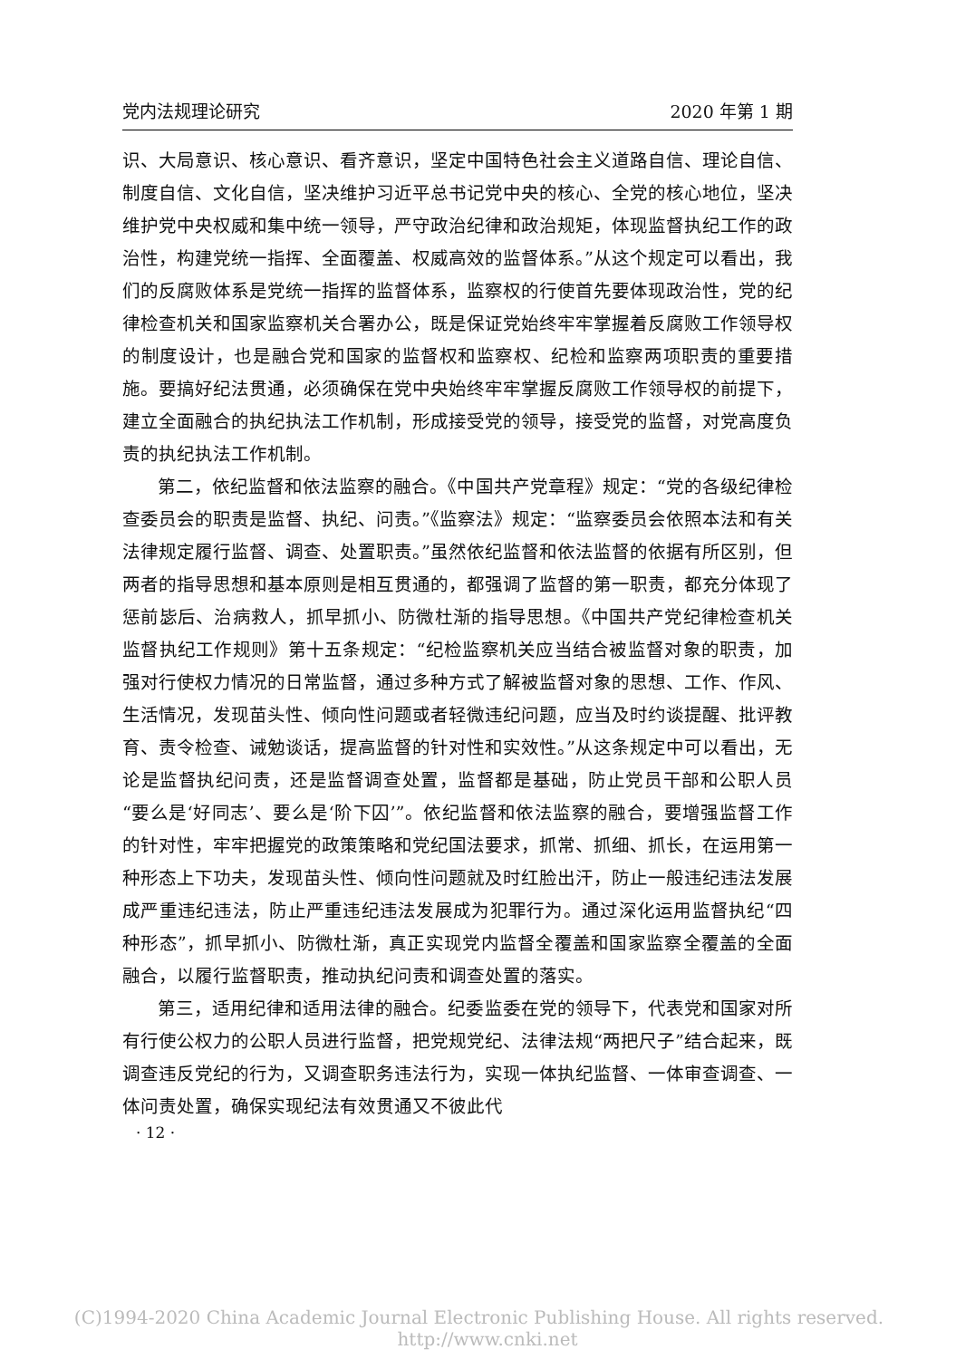党内法规理论研究 2020 年第 1 期
识、大局意识、核心意识、看齐意识，坚定中国特色社会主义道路自信、理论自信、制度自信、文化自信，坚决维护习近平总书记党中央的核心、全党的核心地位，坚决维护党中央权威和集中统一领导，严守政治纪律和政治规矩，体现监督执纪工作的政治性，构建党统一指挥、全面覆盖、权威高效的监督体系。”从这个规定可以看出，我们的反腐败体系是党统一指挥的监督体系，监察权的行使首先要体现政治性，党的纪律检查机关和国家监察机关合署办公，既是保证党始终牢牢掌握着反腐败工作领导权的制度设计，也是融合党和国家的监督权和监察权、纪检和监察两项职责的重要措施。要搞好纪法贯通，必须确保在党中央始终牢牢掌握反腐败工作领导权的前提下，建立全面融合的执纪执法工作机制，形成接受党的领导，接受党的监督，对党高度负责的执纪执法工作机制。
第二，依纪监督和依法监察的融合。《中国共产党章程》规定：“党的各级纪律检查委员会的职责是监督、执纪、问责。”《监察法》规定：“监察委员会依照本法和有关法律规定履行监督、调查、处置职责。”虽然依纪监督和依法监督的依据有所区别，但两者的指导思想和基本原则是相互贯通的，都强调了监督的第一职责，都充分体现了惩前毖后、治病救人，抓早抓小、防微杜渐的指导思想。《中国共产党纪律检查机关监督执纪工作规则》第十五条规定：“纪检监察机关应当结合被监督对象的职责，加强对行使权力情况的日常监督，通过多种方式了解被监督对象的思想、工作、作风、生活情况，发现苗头性、倾向性问题或者轻微违纪问题，应当及时约谈提醒、批评教育、责令检查、诫勉谈话，提高监督的针对性和实效性。”从这条规定中可以看出，无论是监督执纪问责，还是监督调查处置，监督都是基础，防止党员干部和公职人员“要么是‘好同志’、要么是‘阶下囚’”。依纪监督和依法监察的融合，要增强监督工作的针对性，牢牢把握党的政策策略和党纪国法要求，抓常、抓细、抓长，在运用第一种形态上下功夫，发现苗头性、倾向性问题就及时红脸出汗，防止一般违纪违法发展成严重违纪违法，防止严重违纪违法发展成为犯罪行为。通过深化运用监督执纪“四种形态”，抓早抓小、防微杜渐，真正实现党内监督全覆盖和国家监察全覆盖的全面融合，以履行监督职责，推动执纪问责和调查处置的落实。
第三，适用纪律和适用法律的融合。纪委监委在党的领导下，代表党和国家对所有行使公权力的公职人员进行监督，把党规党纪、法律法规“两把尺子”结合起来，既调查违反党纪的行为，又调查职务违法行为，实现一体执纪监督、一体审查调查、一体问责处置，确保实现纪法有效贯通又不彼此代
· 12 ·
(C)1994-2020 China Academic Journal Electronic Publishing House. All rights reserved. http://www.cnki.net